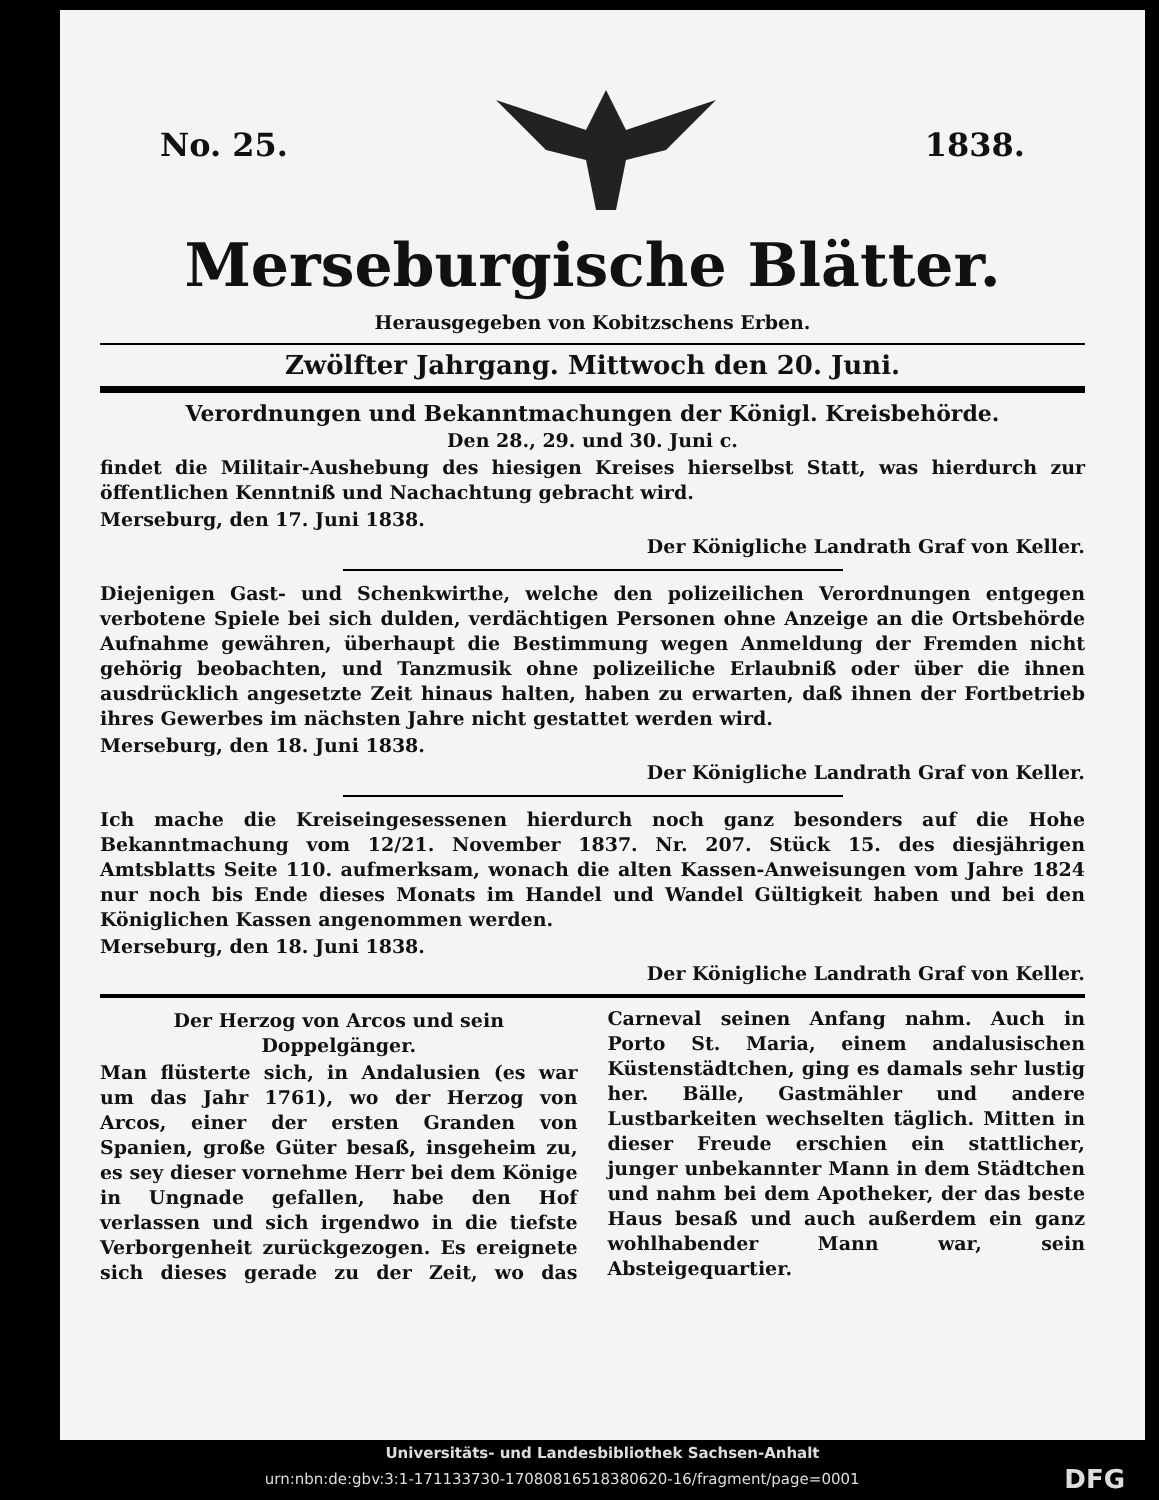No. 25. 1838.
Merseburgische Blätter.
Herausgegeben von Kobitzschens Erben.
Zwölfter Jahrgang. Mittwoch den 20. Juni.
Verordnungen und Bekanntmachungen der Königl. Kreisbehörde.
Den 28., 29. und 30. Juni c.
findet die Militair-Aushebung des hiesigen Kreises hierselbst Statt, was hierdurch zur öffentlichen Kenntniß und Nachachtung gebracht wird.
Merseburg, den 17. Juni 1838.
Der Königliche Landrath Graf von Keller.
Diejenigen Gast- und Schenkwirthe, welche den polizeilichen Verordnungen entgegen verbotene Spiele bei sich dulden, verdächtigen Personen ohne Anzeige an die Ortsbehörde Aufnahme gewähren, überhaupt die Bestimmung wegen Anmeldung der Fremden nicht gehörig beobachten, und Tanzmusik ohne polizeiliche Erlaubniß oder über die ihnen ausdrücklich angesetzte Zeit hinaus halten, haben zu erwarten, daß ihnen der Fortbetrieb ihres Gewerbes im nächsten Jahre nicht gestattet werden wird.
Merseburg, den 18. Juni 1838.
Der Königliche Landrath Graf von Keller.
Ich mache die Kreiseingesessenen hierdurch noch ganz besonders auf die Hohe Bekanntmachung vom 12/21. November 1837. Nr. 207. Stück 15. des diesjährigen Amtsblatts Seite 110. aufmerksam, wonach die alten Kassen-Anweisungen vom Jahre 1824 nur noch bis Ende dieses Monats im Handel und Wandel Gültigkeit haben und bei den Königlichen Kassen angenommen werden.
Merseburg, den 18. Juni 1838.
Der Königliche Landrath Graf von Keller.
Der Herzog von Arcos und sein Doppelgänger.
Man flüsterte sich, in Andalusien (es war um das Jahr 1761), wo der Herzog von Arcos, einer der ersten Granden von Spanien, große Güter besaß, insgeheim zu, es sey dieser vornehme Herr bei dem Könige in Ungnade gefallen, habe den Hof verlassen und sich irgendwo in die tiefste Verborgenheit zurückgezogen. Es ereignete sich dieses gerade zu der Zeit, wo das Carneval seinen Anfang nahm. Auch in Porto St. Maria, einem andalusischen Küstenstädtchen, ging es damals sehr lustig her. Bälle, Gastmähler und andere Lustbarkeiten wechselten täglich. Mitten in dieser Freude erschien ein stattlicher, junger unbekannter Mann in dem Städtchen und nahm bei dem Apotheker, der das beste Haus besaß und auch außerdem ein ganz wohlhabender Mann war, sein Absteigequartier.
Universitäts- und Landesbibliothek Sachsen-Anhalt
urn:nbn:de:gbv:3:1-171133730-17080816518380620-16/fragment/page=0001 DFG